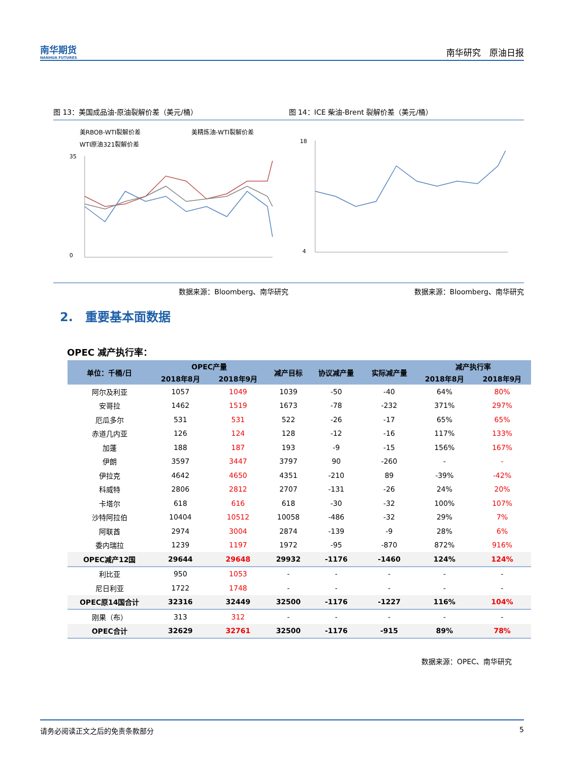南华期货
NANHUA FUTURES
南华研究　原油日报
图 13：美国成品油-原油裂解价差（美元/桶）
图 14：ICE 柴油-Brent 裂解价差（美元/桶）
美RBOB-WTI裂解价差
美精炼油-WTI裂解价差
WTI原油321裂解价差
35
0
18
4
数据来源：Bloomberg、南华研究 数据来源：Bloomberg、南华研究
2.　重要基本面数据
OPEC 减产执行率：
| 单位：千桶/日 | OPEC产量 | | 减产目标 | 协议减产量 | 实际减产量 | 减产执行率 | |
| --- | --- | --- | --- | --- | --- | --- | --- |
| | 2018年8月 | 2018年9月 | | | | 2018年8月 | 2018年9月 |
| 阿尔及利亚 | 1057 | 1049 | 1039 | -50 | -40 | 64% | 80% |
| 安哥拉 | 1462 | 1519 | 1673 | -78 | -232 | 371% | 297% |
| 厄瓜多尔 | 531 | 531 | 522 | -26 | -17 | 65% | 65% |
| 赤道几内亚 | 126 | 124 | 128 | -12 | -16 | 117% | 133% |
| 加蓬 | 188 | 187 | 193 | -9 | -15 | 156% | 167% |
| 伊朗 | 3597 | 3447 | 3797 | 90 | -260 | - | - |
| 伊拉克 | 4642 | 4650 | 4351 | -210 | 89 | -39% | -42% |
| 科威特 | 2806 | 2812 | 2707 | -131 | -26 | 24% | 20% |
| 卡塔尔 | 618 | 616 | 618 | -30 | -32 | 100% | 107% |
| 沙特阿拉伯 | 10404 | 10512 | 10058 | -486 | -32 | 29% | 7% |
| 阿联酋 | 2974 | 3004 | 2874 | -139 | -9 | 28% | 6% |
| 委内瑞拉 | 1239 | 1197 | 1972 | -95 | -870 | 872% | 916% |
| OPEC减产12国 | 29644 | 29648 | 29932 | -1176 | -1460 | 124% | 124% |
| 利比亚 | 950 | 1053 | - | - | - | - | - |
| 尼日利亚 | 1722 | 1748 | - | - | - | - | - |
| OPEC原14国合计 | 32316 | 32449 | 32500 | -1176 | -1227 | 116% | 104% |
| 刚果（布） | 313 | 312 | - | - | - | - | - |
| OPEC合计 | 32629 | 32761 | 32500 | -1176 | -915 | 89% | 78% |
数据来源：OPEC、南华研究
请务必阅读正文之后的免责条款部分 5